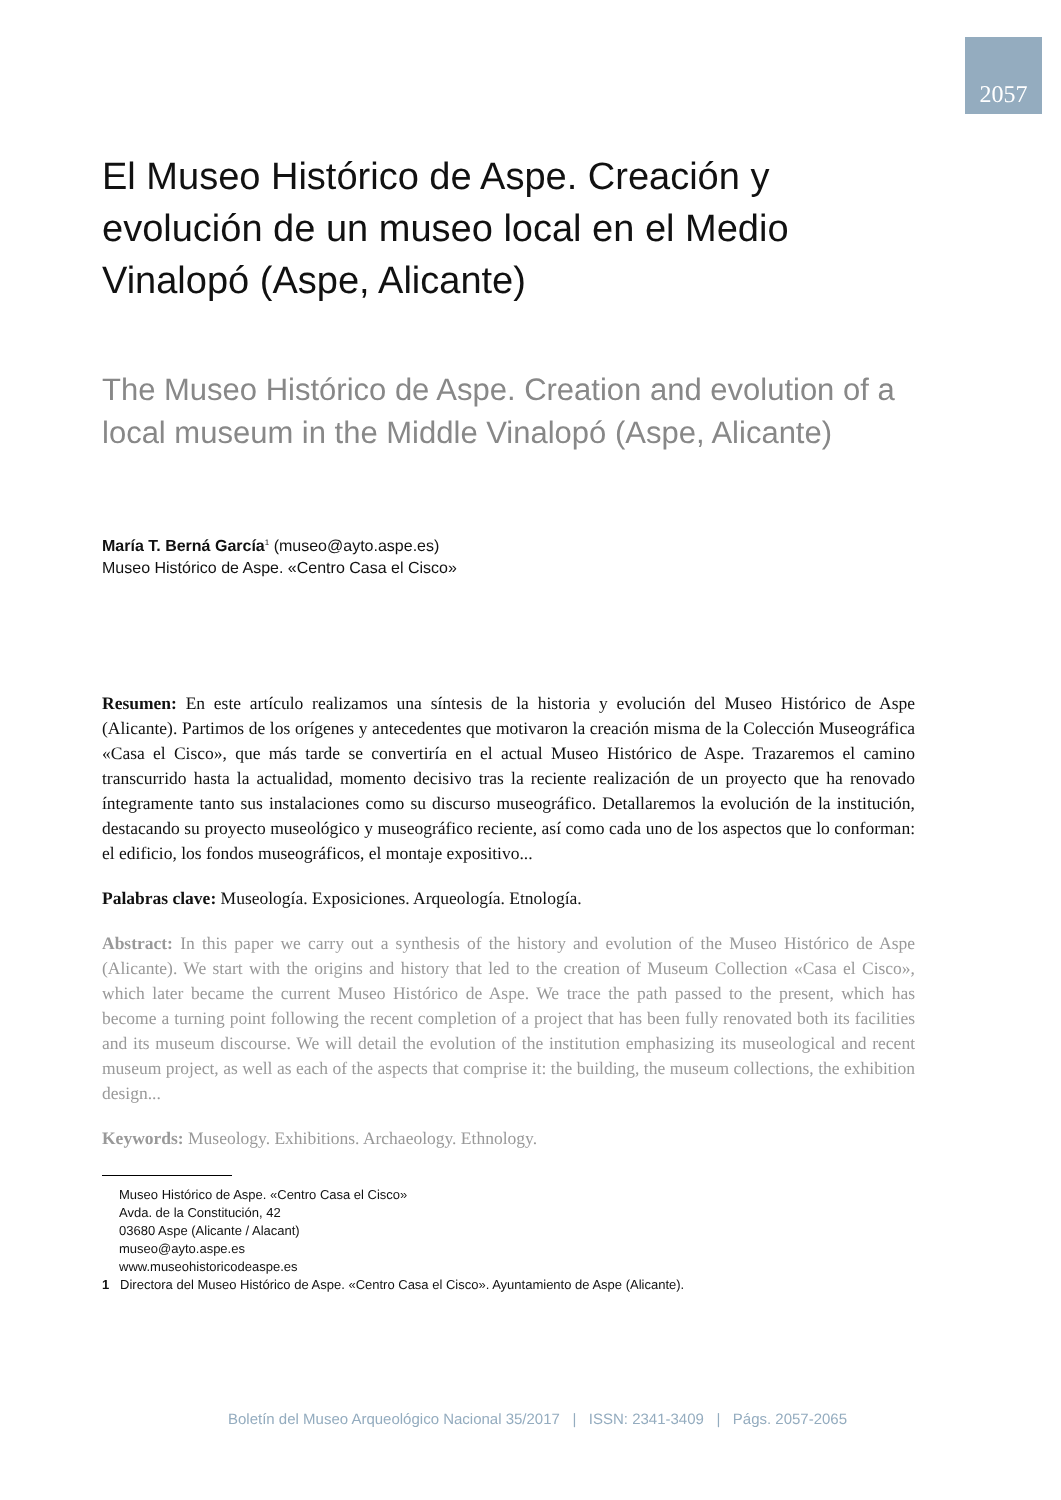2057
El Museo Histórico de Aspe. Creación y evolución de un museo local en el Medio Vinalopó (Aspe, Alicante)
The Museo Histórico de Aspe. Creation and evolution of a local museum in the Middle Vinalopó (Aspe, Alicante)
María T. Berná García<sup>1</sup> (museo@ayto.aspe.es)
Museo Histórico de Aspe. «Centro Casa el Cisco»
Resumen: En este artículo realizamos una síntesis de la historia y evolución del Museo Histórico de Aspe (Alicante). Partimos de los orígenes y antecedentes que motivaron la creación misma de la Colección Museográfica «Casa el Cisco», que más tarde se convertiría en el actual Museo Histórico de Aspe. Trazaremos el camino transcurrido hasta la actualidad, momento decisivo tras la reciente realización de un proyecto que ha renovado íntegramente tanto sus instalaciones como su discurso museográfico. Detallaremos la evolución de la institución, destacando su proyecto museológico y museográfico reciente, así como cada uno de los aspectos que lo conforman: el edificio, los fondos museográficos, el montaje expositivo...
Palabras clave: Museología. Exposiciones. Arqueología. Etnología.
Abstract: In this paper we carry out a synthesis of the history and evolution of the Museo Histórico de Aspe (Alicante). We start with the origins and history that led to the creation of Museum Collection «Casa el Cisco», which later became the current Museo Histórico de Aspe. We trace the path passed to the present, which has become a turning point following the recent completion of a project that has been fully renovated both its facilities and its museum discourse. We will detail the evolution of the institution emphasizing its museological and recent museum project, as well as each of the aspects that comprise it: the building, the museum collections, the exhibition design...
Keywords: Museology. Exhibitions. Archaeology. Ethnology.
Museo Histórico de Aspe. «Centro Casa el Cisco»
Avda. de la Constitución, 42
03680 Aspe (Alicante / Alacant)
museo@ayto.aspe.es
www.museohistoricodeaspe.es
1 Directora del Museo Histórico de Aspe. «Centro Casa el Cisco». Ayuntamiento de Aspe (Alicante).
Boletín del Museo Arqueológico Nacional 35/2017 | ISSN: 2341-3409 | Págs. 2057-2065